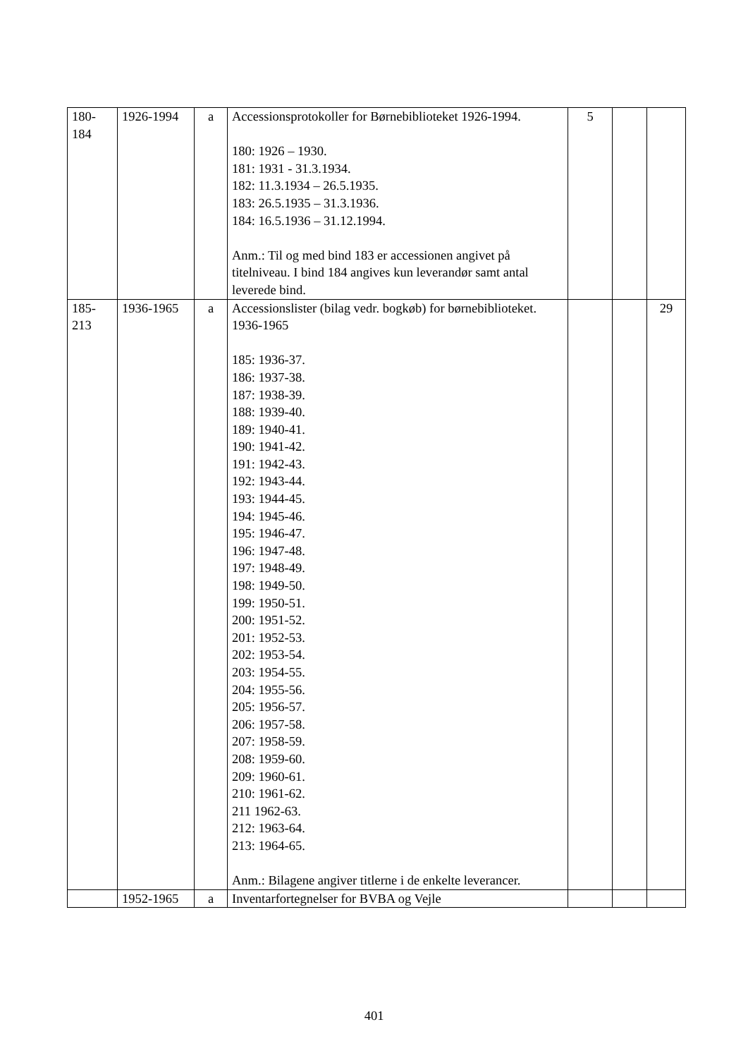| 180- 184 | 1926-1994 | a | Accessionsprotokoller for Børnebiblioteket 1926-1994. 180: 1926 – 1930. 181: 1931 - 31.3.1934. 182: 11.3.1934 – 26.5.1935. 183: 26.5.1935 – 31.3.1936. 184: 16.5.1936 – 31.12.1994. Anm.: Til og med bind 183 er accessionen angivet på titelniveau. I bind 184 angives kun leverandør samt antal leverede bind. | 5 | | |
| 185- 213 | 1936-1965 | a | Accessionslister (bilag vedr. bogkøb) for børnebiblioteket. 1936-1965 185: 1936-37. 186: 1937-38. 187: 1938-39. 188: 1939-40. 189: 1940-41. 190: 1941-42. 191: 1942-43. 192: 1943-44. 193: 1944-45. 194: 1945-46. 195: 1946-47. 196: 1947-48. 197: 1948-49. 198: 1949-50. 199: 1950-51. 200: 1951-52. 201: 1952-53. 202: 1953-54. 203: 1954-55. 204: 1955-56. 205: 1956-57. 206: 1957-58. 207: 1958-59. 208: 1959-60. 209: 1960-61. 210: 1961-62. 211 1962-63. 212: 1963-64. 213: 1964-65. Anm.: Bilagene angiver titlerne i de enkelte leverancer. | | | 29 |
| | 1952-1965 | a | Inventarfortegnelser for BVBA og Vejle | | | |
401